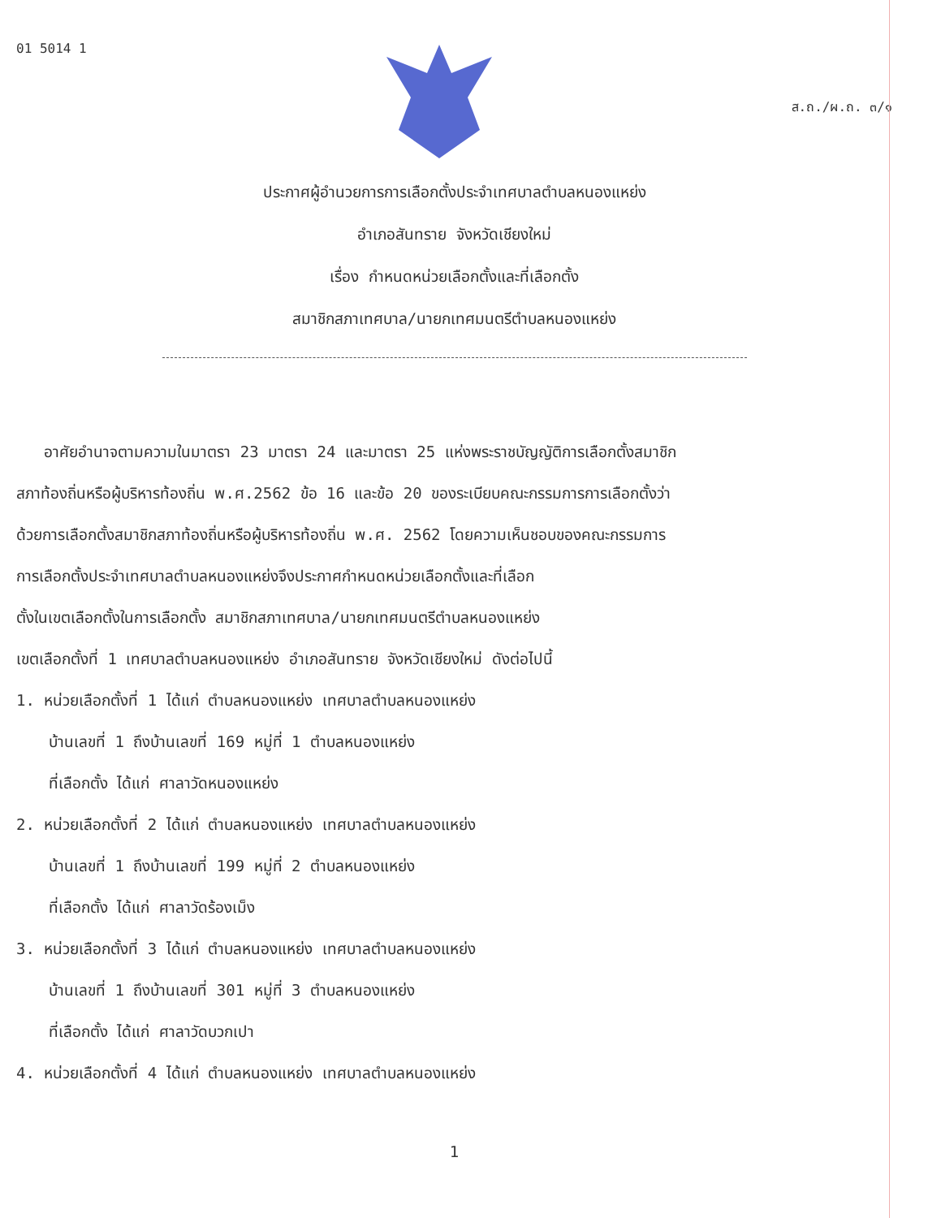01 5014 1
ส.ถ./ผ.ถ. ๓/๑
ประกาศผู้อำนวยการการเลือกตั้งประจำเทศบาลตำบลหนองแหย่ง
อำเภอสันทราย จังหวัดเชียงใหม่
เรื่อง กำหนดหน่วยเลือกตั้งและที่เลือกตั้ง
สมาชิกสภาเทศบาล/นายกเทศมนตรีตำบลหนองแหย่ง
อาศัยอำนาจตามความในมาตรา 23 มาตรา 24 และมาตรา 25 แห่งพระราชบัญญัติการเลือกตั้งสมาชิก
สภาท้องถิ่นหรือผู้บริหารท้องถิ่น พ.ศ.2562 ข้อ 16 และข้อ 20 ของระเบียบคณะกรรมการการเลือกตั้งว่า
ด้วยการเลือกตั้งสมาชิกสภาท้องถิ่นหรือผู้บริหารท้องถิ่น พ.ศ. 2562 โดยความเห็นชอบของคณะกรรมการ
การเลือกตั้งประจำเทศบาลตำบลหนองแหย่งจึงประกาศกำหนดหน่วยเลือกตั้งและที่เลือก
ตั้งในเขตเลือกตั้งในการเลือกตั้ง สมาชิกสภาเทศบาล/นายกเทศมนตรีตำบลหนองแหย่ง
เขตเลือกตั้งที่ 1 เทศบาลตำบลหนองแหย่ง อำเภอสันทราย จังหวัดเชียงใหม่ ดังต่อไปนี้
1. หน่วยเลือกตั้งที่ 1 ได้แก่ ตำบลหนองแหย่ง เทศบาลตำบลหนองแหย่ง
บ้านเลขที่ 1 ถึงบ้านเลขที่ 169 หมู่ที่ 1 ตำบลหนองแหย่ง
ที่เลือกตั้ง ได้แก่ ศาลาวัดหนองแหย่ง
2. หน่วยเลือกตั้งที่ 2 ได้แก่ ตำบลหนองแหย่ง เทศบาลตำบลหนองแหย่ง
บ้านเลขที่ 1 ถึงบ้านเลขที่ 199 หมู่ที่ 2 ตำบลหนองแหย่ง
ที่เลือกตั้ง ได้แก่ ศาลาวัดร้องเม็ง
3. หน่วยเลือกตั้งที่ 3 ได้แก่ ตำบลหนองแหย่ง เทศบาลตำบลหนองแหย่ง
บ้านเลขที่ 1 ถึงบ้านเลขที่ 301 หมู่ที่ 3 ตำบลหนองแหย่ง
ที่เลือกตั้ง ได้แก่ ศาลาวัดบวกเปา
4. หน่วยเลือกตั้งที่ 4 ได้แก่ ตำบลหนองแหย่ง เทศบาลตำบลหนองแหย่ง
1